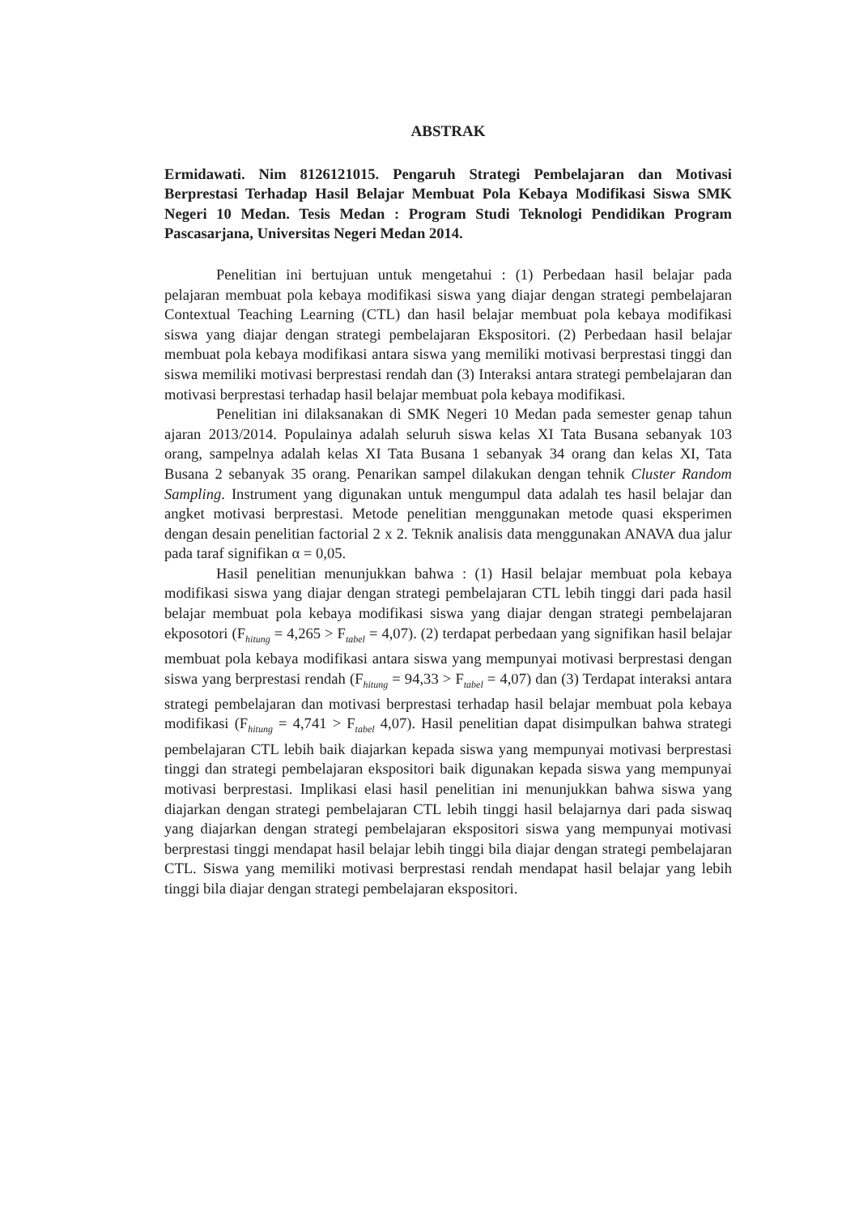ABSTRAK
Ermidawati. Nim 8126121015. Pengaruh Strategi Pembelajaran dan Motivasi Berprestasi Terhadap Hasil Belajar Membuat Pola Kebaya Modifikasi Siswa SMK Negeri 10 Medan. Tesis Medan : Program Studi Teknologi Pendidikan Program Pascasarjana, Universitas Negeri Medan 2014.
Penelitian ini bertujuan untuk mengetahui : (1) Perbedaan hasil belajar pada pelajaran membuat pola kebaya modifikasi siswa yang diajar dengan strategi pembelajaran Contextual Teaching Learning (CTL) dan hasil belajar membuat pola kebaya modifikasi siswa yang diajar dengan strategi pembelajaran Ekspositori. (2) Perbedaan hasil belajar membuat pola kebaya modifikasi antara siswa yang memiliki motivasi berprestasi tinggi dan siswa memiliki motivasi berprestasi rendah dan (3) Interaksi antara strategi pembelajaran dan motivasi berprestasi terhadap hasil belajar membuat pola kebaya modifikasi.
Penelitian ini dilaksanakan di SMK Negeri 10 Medan pada semester genap tahun ajaran 2013/2014. Populainya adalah seluruh siswa kelas XI Tata Busana sebanyak 103 orang, sampelnya adalah kelas XI Tata Busana 1 sebanyak 34 orang dan kelas XI, Tata Busana 2 sebanyak 35 orang. Penarikan sampel dilakukan dengan tehnik Cluster Random Sampling. Instrument yang digunakan untuk mengumpul data adalah tes hasil belajar dan angket motivasi berprestasi. Metode penelitian menggunakan metode quasi eksperimen dengan desain penelitian factorial 2 x 2. Teknik analisis data menggunakan ANAVA dua jalur pada taraf signifikan α = 0,05.
Hasil penelitian menunjukkan bahwa : (1) Hasil belajar membuat pola kebaya modifikasi siswa yang diajar dengan strategi pembelajaran CTL lebih tinggi dari pada hasil belajar membuat pola kebaya modifikasi siswa yang diajar dengan strategi pembelajaran ekposotori (F<sub>hitung</sub> = 4,265 > F<sub>tabel</sub> = 4,07). (2) terdapat perbedaan yang signifikan hasil belajar membuat pola kebaya modifikasi antara siswa yang mempunyai motivasi berprestasi dengan siswa yang berprestasi rendah (F<sub>hitung</sub> = 94,33 > F<sub>tabel</sub> = 4,07) dan (3) Terdapat interaksi antara strategi pembelajaran dan motivasi berprestasi terhadap hasil belajar membuat pola kebaya modifikasi (F<sub>hitung</sub> = 4,741 > F<sub>tabel</sub> 4,07). Hasil penelitian dapat disimpulkan bahwa strategi pembelajaran CTL lebih baik diajarkan kepada siswa yang mempunyai motivasi berprestasi tinggi dan strategi pembelajaran ekspositori baik digunakan kepada siswa yang mempunyai motivasi berprestasi. Implikasi elasi hasil penelitian ini menunjukkan bahwa siswa yang diajarkan dengan strategi pembelajaran CTL lebih tinggi hasil belajarnya dari pada siswaq yang diajarkan dengan strategi pembelajaran ekspositori siswa yang mempunyai motivasi berprestasi tinggi mendapat hasil belajar lebih tinggi bila diajar dengan strategi pembelajaran CTL. Siswa yang memiliki motivasi berprestasi rendah mendapat hasil belajar yang lebih tinggi bila diajar dengan strategi pembelajaran ekspositori.